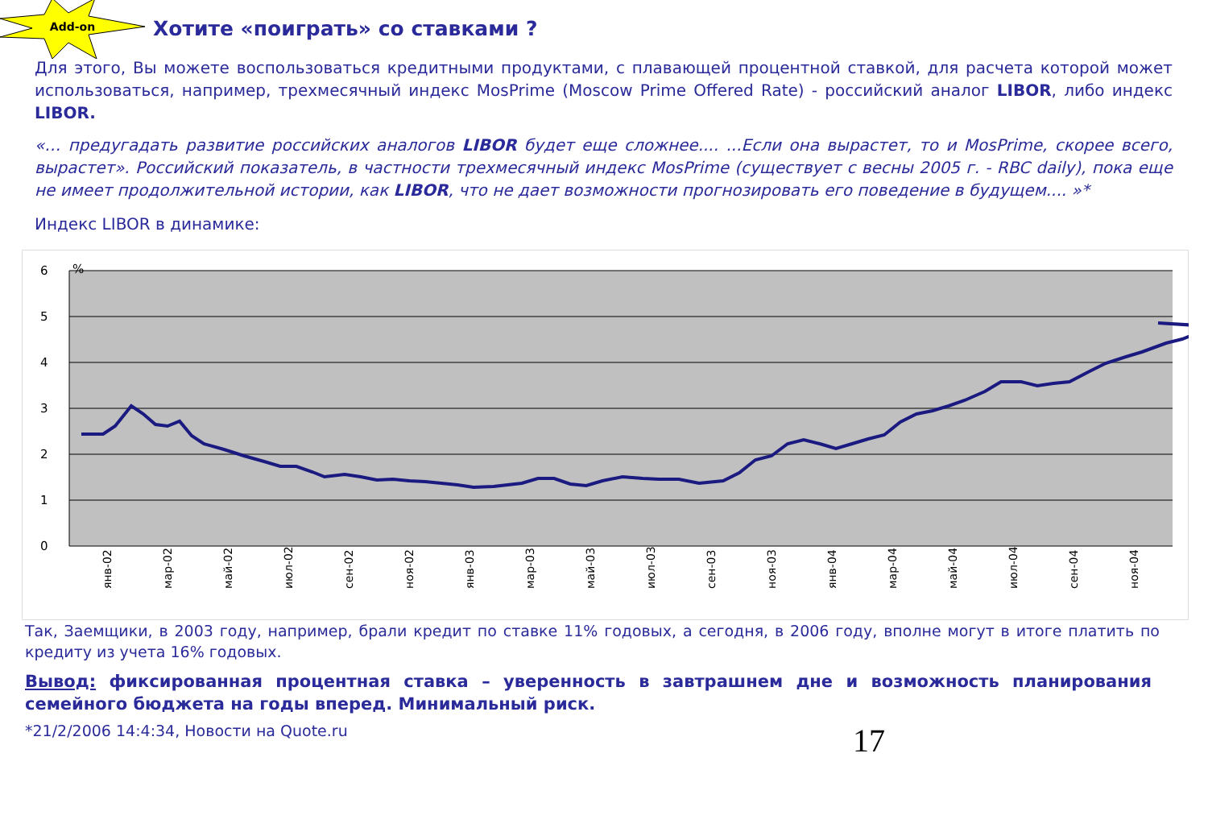Add-on
Хотите «поиграть» со ставками ?
Для этого, Вы можете воспользоваться кредитными продуктами, с плавающей процентной ставкой, для расчета которой может использоваться, например, трехмесячный индекс MosPrime (Moscow Prime Offered Rate) - российский аналог LIBOR, либо индекс LIBOR.
«… предугадать развитие российских аналогов LIBOR будет еще сложнее.... ...Если она вырастет, то и MosPrime, скорее всего, вырастет». Российский показатель, в частности трехмесячный индекс MosPrime (существует с весны 2005 г. - RBC daily), пока еще не имеет продолжительной истории, как LIBOR, что не дает возможности прогнозировать его поведение в будущем.... »*
Индекс LIBOR в динамике:
6
5
4
3
2
1
0
%
янв-02
мар-02
май-02
июл-02
сен-02
ноя-02
янв-03
мар-03
май-03
июл-03
сен-03
ноя-03
янв-04
мар-04
май-04
июл-04
сен-04
ноя-04
Так, Заемщики, в 2003 году, например, брали кредит по ставке 11% годовых, а сегодня, в 2006 году, вполне могут в итоге платить по кредиту из учета 16% годовых.
Вывод: фиксированная процентная ставка – уверенность в завтрашнем дне и возможность планирования семейного бюджета на годы вперед. Минимальный риск.
*21/2/2006 14:4:34, Новости на Quote.ru 17